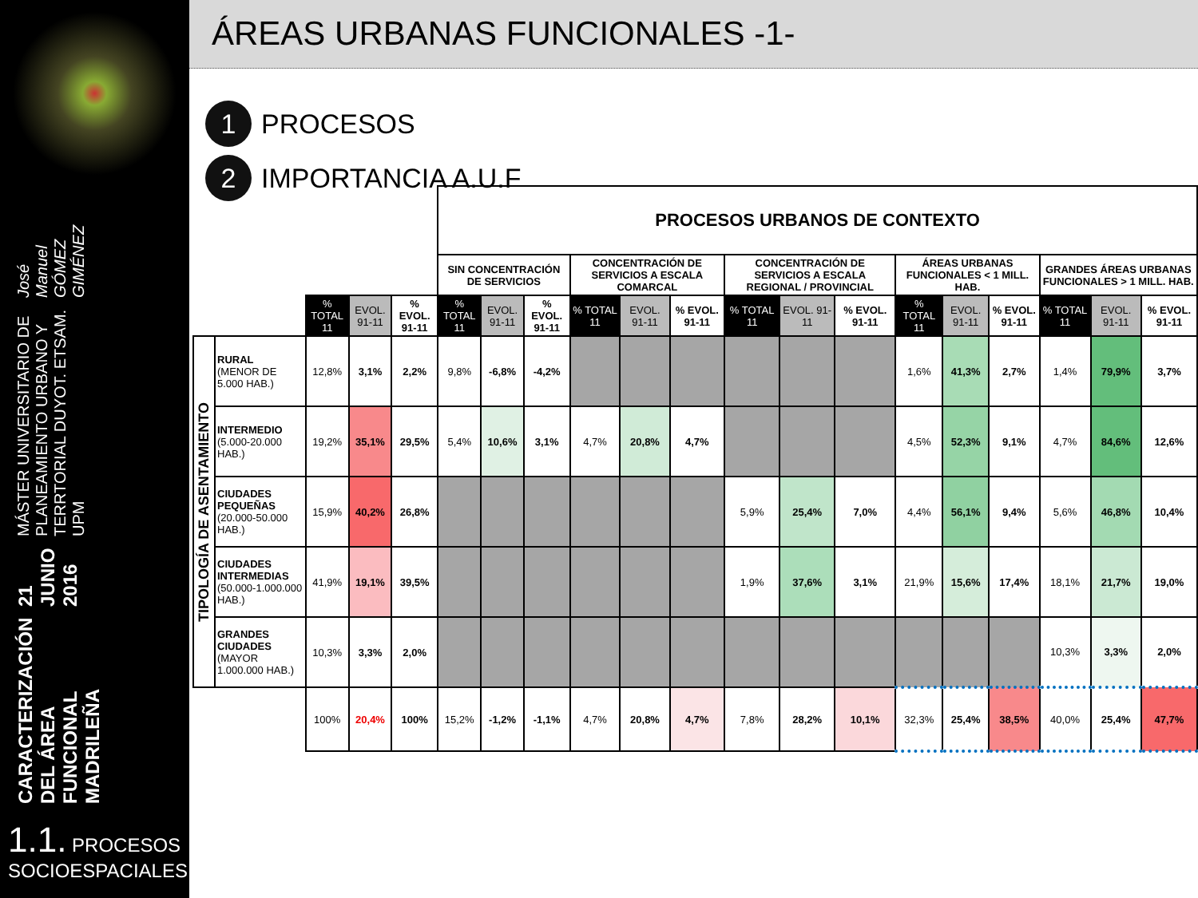CARACTERIZACIÓN DEL ÁREA FUNCIONAL MADRILEÑA 21 JUNIO 2016 MÁSTER UNIVERSITARIO DE PLANEAMIENTO URBANO Y TERRTORIAL DUYOT. ETSAM. UPM José Manuel GÓMEZ GIMÉNEZ
1.1. PROCESOS SOCIOESPACIALES
ÁREAS URBANAS FUNCIONALES -1-
1 PROCESOS
2 IMPORTANCIA A.U.F
| | | | | | PROCESOS URBANOS DE CONTEXTO | | | | | | | | | | | | | | |
| | | | | | SIN CONCENTRACIÓN DE SERVICIOS | | | CONCENTRACIÓN DE SERVICIOS A ESCALA COMARCAL | | | CONCENTRACIÓN DE SERVICIOS A ESCALA REGIONAL / PROVINCIAL | | | ÁREAS URBANAS FUNCIONALES < 1 MILL. HAB. | | | GRANDES ÁREAS URBANAS FUNCIONALES > 1 MILL. HAB. | | |
| | | % TOTAL 11 | EVOL. 91-11 | % EVOL. 91-11 | % TOTAL 11 | EVOL. 91-11 | % EVOL. 91-11 | % TOTAL 11 | EVOL. 91-11 | % EVOL. 91-11 | % TOTAL 11 | EVOL. 91-11 | % EVOL. 91-11 | % TOTAL 11 | EVOL. 91-11 | % EVOL. 91-11 | % TOTAL 11 | EVOL. 91-11 | % EVOL. 91-11 |
| TIPOLOGÍA DE ASENTAMIENTO | RURAL (MENOR DE 5.000 HAB.) | 12,8% | 3,1% | 2,2% | 9,8% | -6,8% | -4,2% | | | | | | | 1,6% | 41,3% | 2,7% | 1,4% | 79,9% | 3,7% |
| | INTERMEDIO (5.000-20.000 HAB.) | 19,2% | 35,1% | 29,5% | 5,4% | 10,6% | 3,1% | 4,7% | 20,8% | 4,7% | | | | 4,5% | 52,3% | 9,1% | 4,7% | 84,6% | 12,6% |
| | CIUDADES PEQUEÑAS (20.000-50.000 HAB.) | 15,9% | 40,2% | 26,8% | | | | | | | 5,9% | 25,4% | 7,0% | 4,4% | 56,1% | 9,4% | 5,6% | 46,8% | 10,4% |
| | CIUDADES INTERMEDIAS (50.000-1.000.000 HAB.) | 41,9% | 19,1% | 39,5% | | | | | | | 1,9% | 37,6% | 3,1% | 21,9% | 15,6% | 17,4% | 18,1% | 21,7% | 19,0% |
| | GRANDES CIUDADES (MAYOR 1.000.000 HAB.) | 10,3% | 3,3% | 2,0% | | | | | | | | | | | | | 10,3% | 3,3% | 2,0% |
| | | 100% | 20,4% | 100% | 15,2% | -1,2% | -1,1% | 4,7% | 20,8% | 4,7% | 7,8% | 28,2% | 10,1% | 32,3% | 25,4% | 38,5% | 40,0% | 25,4% | 47,7% |